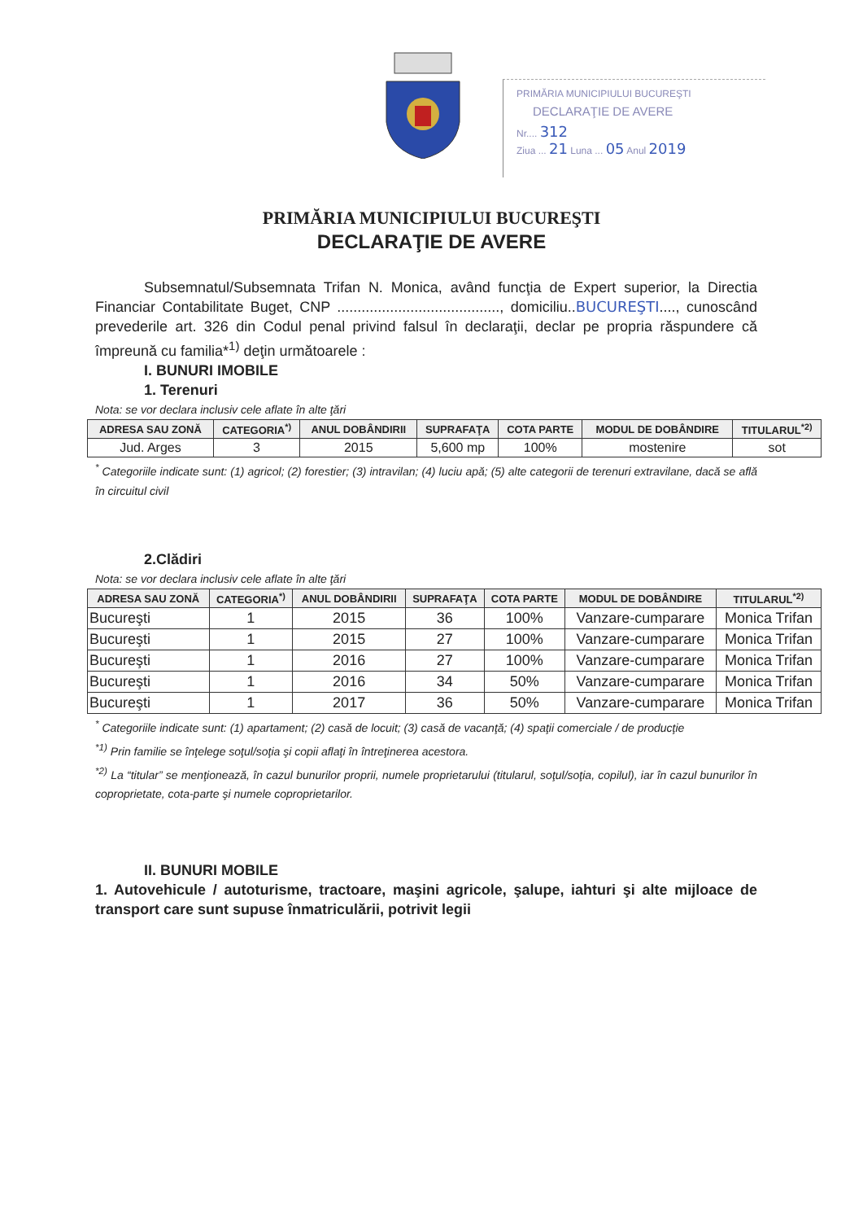PRIMĂRIA MUNICIPIULUI BUCUREŞTI
DECLARAŢIE DE AVERE
Nr.... 312
Ziua ... 21 Luna ... 05 Anul 2019
PRIMĂRIA MUNICIPIULUI BUCUREŞTI
DECLARAŢIE DE AVERE
Subsemnatul/Subsemnata Trifan N. Monica, având funcţia de Expert superior, la Directia Financiar Contabilitate Buget, CNP ........................................, domiciliu..BUCUREŞTI...., cunoscând prevederile art. 326 din Codul penal privind falsul în declaraţii, declar pe propria răspundere că împreună cu familia*<sup>1)</sup> deţin următoarele :
I. BUNURI IMOBILE
1. Terenuri
Nota: se vor declara inclusiv cele aflate în alte ţări
| ADRESA SAU ZONĂ | CATEGORIA<sup>*)</sup> | ANUL DOBÂNDIRII | SUPRAFAŢA | COTA PARTE | MODUL DE DOBÂNDIRE | TITULARUL<sup>*2)</sup> |
| --- | --- | --- | --- | --- | --- | --- |
| Jud. Arges | 3 | 2015 | 5,600 mp | 100% | mostenire | sot |
<sup>*</sup> Categoriile indicate sunt: (1) agricol; (2) forestier; (3) intravilan; (4) luciu apă; (5) alte categorii de terenuri extravilane, dacă se află în circuitul civil
2.Clădiri
Nota: se vor declara inclusiv cele aflate în alte ţări
| ADRESA SAU ZONĂ | CATEGORIA<sup>*)</sup> | ANUL DOBÂNDIRII | SUPRAFAŢA | COTA PARTE | MODUL DE DOBÂNDIRE | TITULARUL<sup>*2)</sup> |
| --- | --- | --- | --- | --- | --- | --- |
| Bucureşti | 1 | 2015 | 36 | 100% | Vanzare-cumparare | Monica Trifan |
| Bucureşti | 1 | 2015 | 27 | 100% | Vanzare-cumparare | Monica Trifan |
| Bucureşti | 1 | 2016 | 27 | 100% | Vanzare-cumparare | Monica Trifan |
| Bucureşti | 1 | 2016 | 34 | 50% | Vanzare-cumparare | Monica Trifan |
| Bucureşti | 1 | 2017 | 36 | 50% | Vanzare-cumparare | Monica Trifan |
<sup>*</sup> Categoriile indicate sunt: (1) apartament; (2) casă de locuit; (3) casă de vacanţă; (4) spaţii comerciale / de producţie
<sup>*1)</sup> Prin familie se înţelege soţul/soţia şi copii aflaţi în întreţinerea acestora.
<sup>*2)</sup> La “titular” se menţionează, în cazul bunurilor proprii, numele proprietarului (titularul, soţul/soţia, copilul), iar în cazul bunurilor în coproprietate, cota-parte şi numele coproprietarilor.
II. BUNURI MOBILE
1. Autovehicule / autoturisme, tractoare, maşini agricole, şalupe, iahturi şi alte mijloace de transport care sunt supuse înmatriculării, potrivit legii